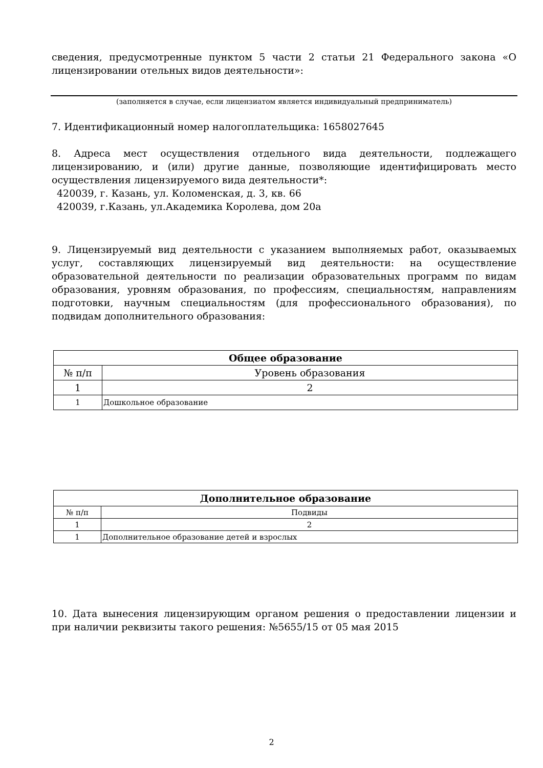сведения, предусмотренные пунктом 5 части 2 статьи 21 Федерального закона «О лицензировании отельных видов деятельности»:
(заполняется в случае, если лицензиатом является индивидуальный предприниматель)
7. Идентификационный номер налогоплательщика: 1658027645
8. Адреса мест осуществления отдельного вида деятельности, подлежащего лицензированию, и (или) другие данные, позволяющие идентифицировать место осуществления лицензируемого вида деятельности*:
420039, г. Казань, ул. Коломенская, д. 3, кв. 66
420039, г.Казань, ул.Академика Королева, дом 20а
9. Лицензируемый вид деятельности с указанием выполняемых работ, оказываемых услуг, составляющих лицензируемый вид деятельности: на осуществление образовательной деятельности по реализации образовательных программ по видам образования, уровням образования, по профессиям, специальностям, направлениям подготовки, научным специальностям (для профессионального образования), по подвидам дополнительного образования:
| Общее образование | |
| --- | --- |
| № п/п | Уровень образования |
| 1 | 2 |
| 1 | Дошкольное образование |
| Дополнительное образование | |
| --- | --- |
| № п/п | Подвиды |
| 1 | 2 |
| 1 | Дополнительное образование детей и взрослых |
10. Дата вынесения лицензирующим органом решения о предоставлении лицензии и при наличии реквизиты такого решения: №5655/15 от 05 мая 2015
2